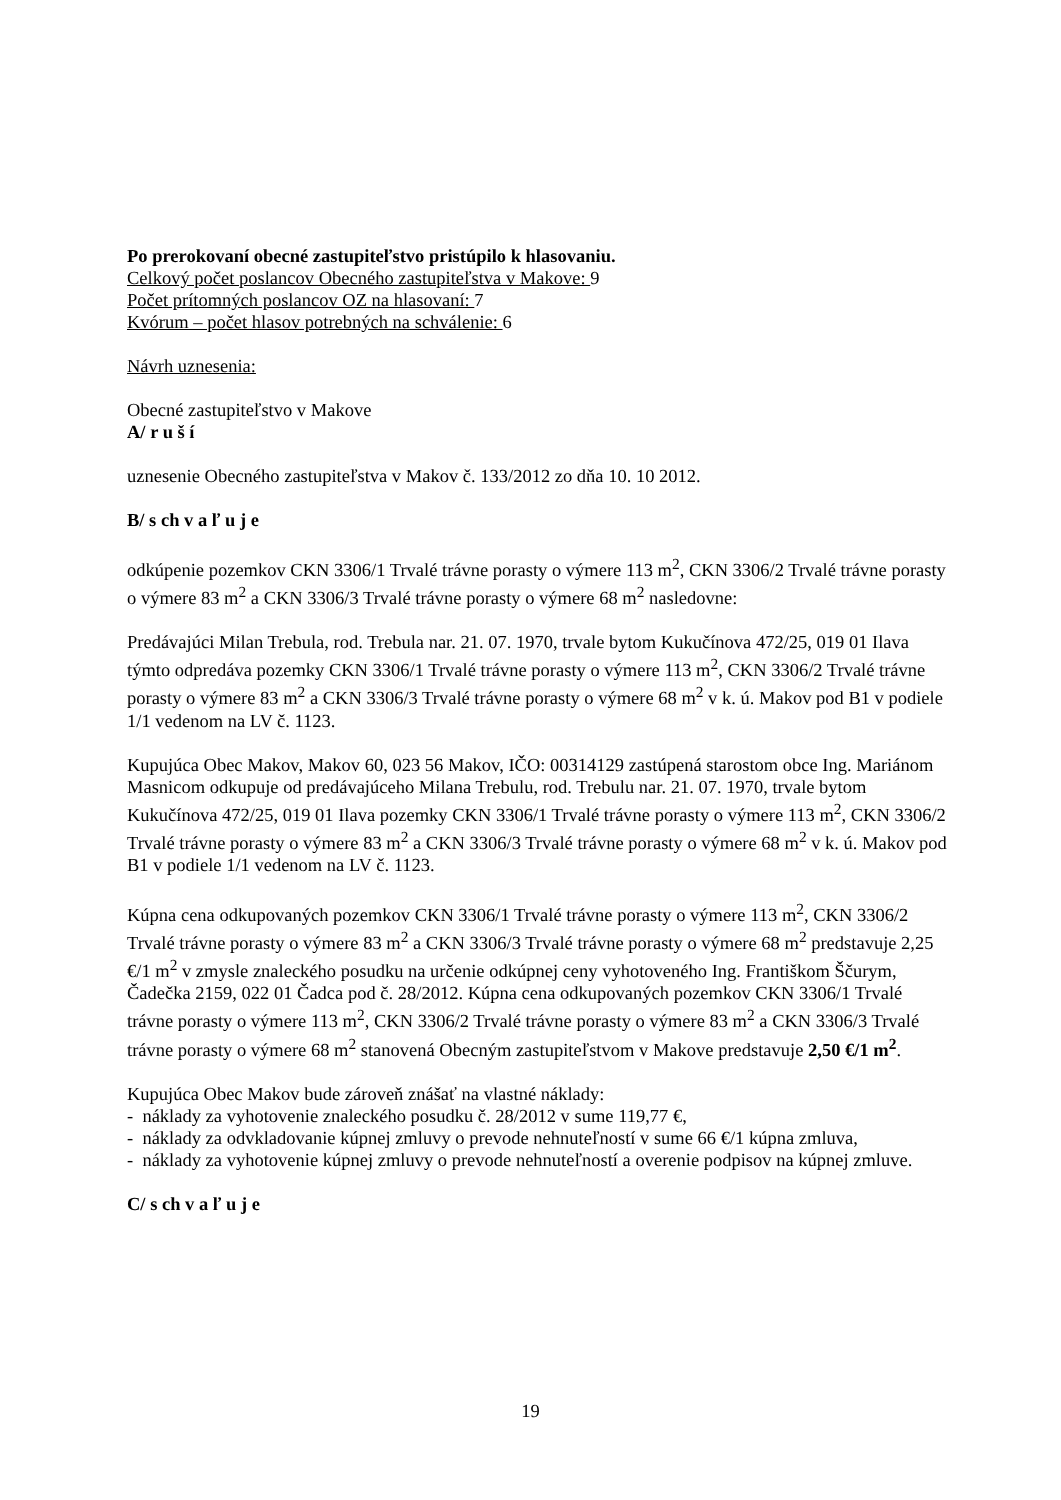Po prerokovaní obecné zastupiteľstvo pristúpilo k hlasovaniu.
Celkový počet poslancov Obecného zastupiteľstva v Makove: 9
Počet prítomných poslancov OZ na hlasovaní: 7
Kvórum – počet hlasov potrebných na schválenie: 6
Návrh uznesenia:
Obecné zastupiteľstvo v Makove
A/ r u š í
uznesenie Obecného zastupiteľstva v Makov č. 133/2012 zo dňa 10. 10 2012.
B/ s ch v a ľ u j e
odkúpenie pozemkov CKN 3306/1 Trvalé trávne porasty o výmere 113 m<sup>2</sup>, CKN 3306/2 Trvalé trávne porasty o výmere 83 m<sup>2</sup> a CKN 3306/3 Trvalé trávne porasty o výmere 68 m<sup>2</sup> nasledovne:
Predávajúci Milan Trebula, rod. Trebula nar. 21. 07. 1970, trvale bytom Kukučínova 472/25, 019 01 Ilava týmto odpredáva pozemky CKN 3306/1 Trvalé trávne porasty o výmere 113 m<sup>2</sup>, CKN 3306/2 Trvalé trávne porasty o výmere 83 m<sup>2</sup> a CKN 3306/3 Trvalé trávne porasty o výmere 68 m<sup>2</sup> v k. ú. Makov pod B1 v podiele 1/1 vedenom na LV č. 1123.
Kupujúca Obec Makov, Makov 60, 023 56 Makov, IČO: 00314129 zastúpená starostom obce Ing. Mariánom Masnicom odkupuje od predávajúceho Milana Trebulu, rod. Trebulu nar. 21. 07. 1970, trvale bytom Kukučínova 472/25, 019 01 Ilava pozemky CKN 3306/1 Trvalé trávne porasty o výmere 113 m<sup>2</sup>, CKN 3306/2 Trvalé trávne porasty o výmere 83 m<sup>2</sup> a CKN 3306/3 Trvalé trávne porasty o výmere 68 m<sup>2</sup> v k. ú. Makov pod B1 v podiele 1/1 vedenom na LV č. 1123.
Kúpna cena odkupovaných pozemkov CKN 3306/1 Trvalé trávne porasty o výmere 113 m<sup>2</sup>, CKN 3306/2 Trvalé trávne porasty o výmere 83 m<sup>2</sup> a CKN 3306/3 Trvalé trávne porasty o výmere 68 m<sup>2</sup> predstavuje 2,25 €/1 m<sup>2</sup> v zmysle znaleckého posudku na určenie odkúpnej ceny vyhotoveného Ing. Františkom Ščurym, Čadečka 2159, 022 01 Čadca pod č. 28/2012. Kúpna cena odkupovaných pozemkov CKN 3306/1 Trvalé trávne porasty o výmere 113 m<sup>2</sup>, CKN 3306/2 Trvalé trávne porasty o výmere 83 m<sup>2</sup> a CKN 3306/3 Trvalé trávne porasty o výmere 68 m<sup>2</sup> stanovená Obecným zastupiteľstvom v Makove predstavuje 2,50 €/1 m<sup>2</sup>.
Kupujúca Obec Makov bude zároveň znášať na vlastné náklady:
- náklady za vyhotovenie znaleckého posudku č. 28/2012 v sume 119,77 €,
- náklady za odvkladovanie kúpnej zmluvy o prevode nehnuteľností v sume 66 €/1 kúpna zmluva,
- náklady za vyhotovenie kúpnej zmluvy o prevode nehnuteľností a overenie podpisov na kúpnej zmluve.
C/ s ch v a ľ u j e
19